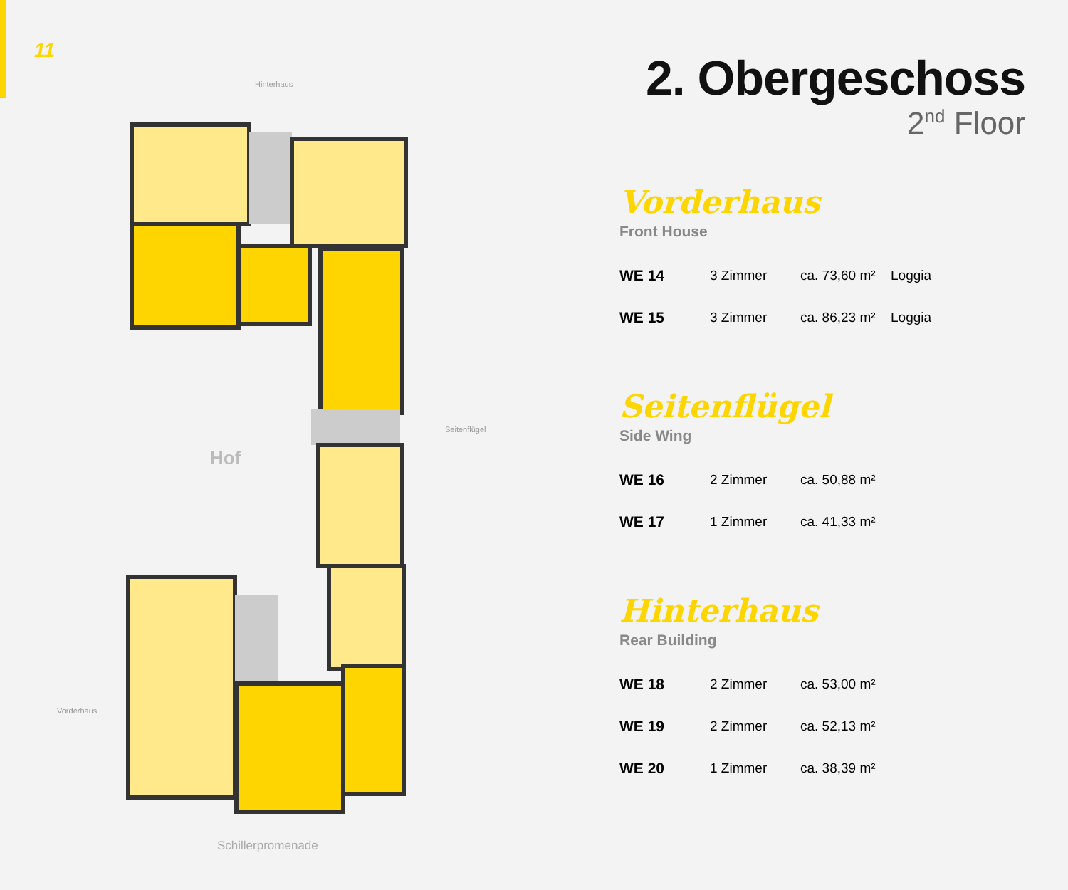11
Hinterhaus
Seitenflügel
Vorderhaus
Hof
Schillerpromenade
2. Obergeschoss
2<sup>nd</sup> Floor
Vorderhaus
Front House
| WE 14 | 3 Zimmer | ca. 73,60 m² | Loggia |
| WE 15 | 3 Zimmer | ca. 86,23 m² | Loggia |
Seitenflügel
Side Wing
| WE 16 | 2 Zimmer | ca. 50,88 m² | |
| WE 17 | 1 Zimmer | ca. 41,33 m² | |
Hinterhaus
Rear Building
| WE 18 | 2 Zimmer | ca. 53,00 m² |
| WE 19 | 2 Zimmer | ca. 52,13 m² |
| WE 20 | 1 Zimmer | ca. 38,39 m² |